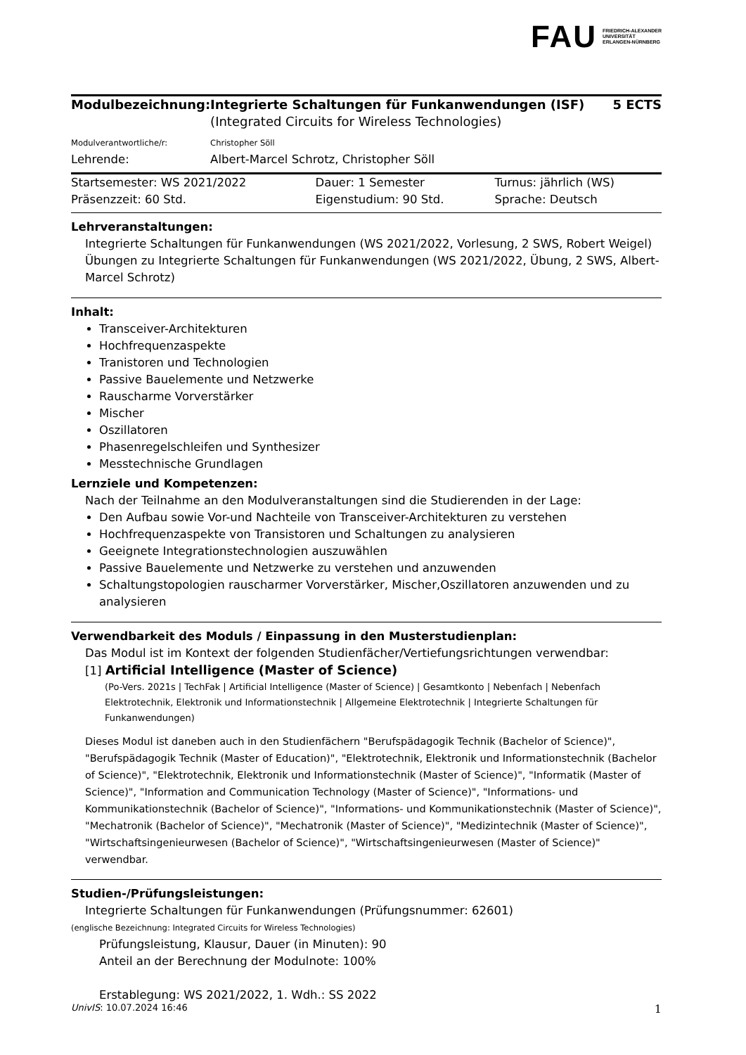FAU FRIEDRICH-ALEXANDER
UNIVERSITÄT
ERLANGEN-NÜRNBERG
| Modulbezeichnung: | Integrierte Schaltungen für Funkanwendungen (ISF) (Integrated Circuits for Wireless Technologies) | 5 ECTS |
| Modulverantwortliche/r: | Christopher Söll | |
| Lehrende: | Albert-Marcel Schrotz, Christopher Söll | |
| Startsemester: WS 2021/2022 | Dauer: 1 Semester | Turnus: jährlich (WS) |
| Präsenzzeit: 60 Std. | Eigenstudium: 90 Std. | Sprache: Deutsch |
Lehrveranstaltungen:
Integrierte Schaltungen für Funkanwendungen (WS 2021/2022, Vorlesung, 2 SWS, Robert Weigel)
Übungen zu Integrierte Schaltungen für Funkanwendungen (WS 2021/2022, Übung, 2 SWS, Albert-Marcel Schrotz)
Inhalt:
Transceiver-Architekturen
Hochfrequenzaspekte
Tranistoren und Technologien
Passive Bauelemente und Netzwerke
Rauscharme Vorverstärker
Mischer
Oszillatoren
Phasenregelschleifen und Synthesizer
Messtechnische Grundlagen
Lernziele und Kompetenzen:
Nach der Teilnahme an den Modulveranstaltungen sind die Studierenden in der Lage:
Den Aufbau sowie Vor-und Nachteile von Transceiver-Architekturen zu verstehen
Hochfrequenzaspekte von Transistoren und Schaltungen zu analysieren
Geeignete Integrationstechnologien auszuwählen
Passive Bauelemente und Netzwerke zu verstehen und anzuwenden
Schaltungstopologien rauscharmer Vorverstärker, Mischer,Oszillatoren anzuwenden und zu analysieren
Verwendbarkeit des Moduls / Einpassung in den Musterstudienplan:
Das Modul ist im Kontext der folgenden Studienfächer/Vertiefungsrichtungen verwendbar:
[1] Artificial Intelligence (Master of Science)
(Po-Vers. 2021s | TechFak | Artificial Intelligence (Master of Science) | Gesamtkonto | Nebenfach | Nebenfach Elektrotechnik, Elektronik und Informationstechnik | Allgemeine Elektrotechnik | Integrierte Schaltungen für Funkanwendungen)
Dieses Modul ist daneben auch in den Studienfächern "Berufspädagogik Technik (Bachelor of Science)", "Berufspädagogik Technik (Master of Education)", "Elektrotechnik, Elektronik und Informationstechnik (Bachelor of Science)", "Elektrotechnik, Elektronik und Informationstechnik (Master of Science)", "Informatik (Master of Science)", "Information and Communication Technology (Master of Science)", "Informations- und Kommunikationstechnik (Bachelor of Science)", "Informations- und Kommunikationstechnik (Master of Science)", "Mechatronik (Bachelor of Science)", "Mechatronik (Master of Science)", "Medizintechnik (Master of Science)", "Wirtschaftsingenieurwesen (Bachelor of Science)", "Wirtschaftsingenieurwesen (Master of Science)" verwendbar.
Studien-/Prüfungsleistungen:
Integrierte Schaltungen für Funkanwendungen (Prüfungsnummer: 62601)
(englische Bezeichnung: Integrated Circuits for Wireless Technologies)
Prüfungsleistung, Klausur, Dauer (in Minuten): 90
Anteil an der Berechnung der Modulnote: 100%
Erstablegung: WS 2021/2022, 1. Wdh.: SS 2022
UnivIS: 10.07.2024 16:46 1